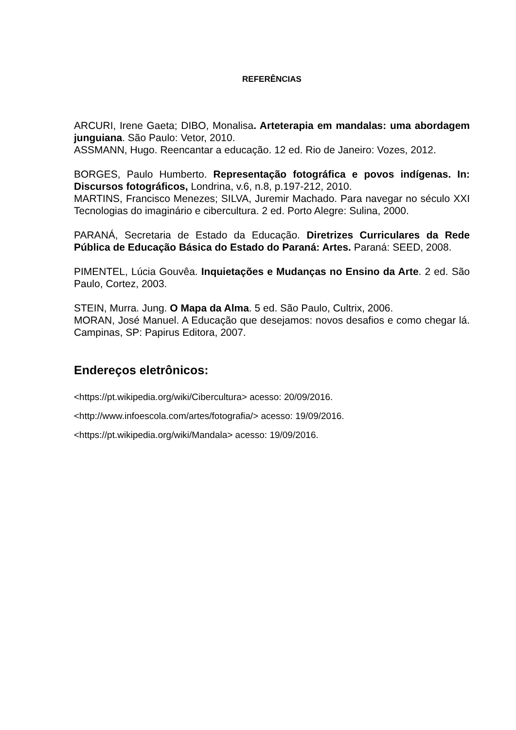REFERÊNCIAS
ARCURI, Irene Gaeta; DIBO, Monalisa. Arteterapia em mandalas: uma abordagem junguiana. São Paulo: Vetor, 2010.
ASSMANN, Hugo. Reencantar a educação. 12 ed. Rio de Janeiro: Vozes, 2012.
BORGES, Paulo Humberto. Representação fotográfica e povos indígenas. In: Discursos fotográficos, Londrina, v.6, n.8, p.197-212, 2010.
MARTINS, Francisco Menezes; SILVA, Juremir Machado. Para navegar no século XXI Tecnologias do imaginário e cibercultura. 2 ed. Porto Alegre: Sulina, 2000.
PARANÁ, Secretaria de Estado da Educação. Diretrizes Curriculares da Rede Pública de Educação Básica do Estado do Paraná: Artes. Paraná: SEED, 2008.
PIMENTEL, Lúcia Gouvêa. Inquietações e Mudanças no Ensino da Arte. 2 ed. São Paulo, Cortez, 2003.
STEIN, Murra. Jung. O Mapa da Alma. 5 ed. São Paulo, Cultrix, 2006.
MORAN, José Manuel. A Educação que desejamos: novos desafios e como chegar lá. Campinas, SP: Papirus Editora, 2007.
Endereços eletrônicos:
<https://pt.wikipedia.org/wiki/Cibercultura> acesso: 20/09/2016.
<http://www.infoescola.com/artes/fotografia/> acesso: 19/09/2016.
<https://pt.wikipedia.org/wiki/Mandala> acesso: 19/09/2016.